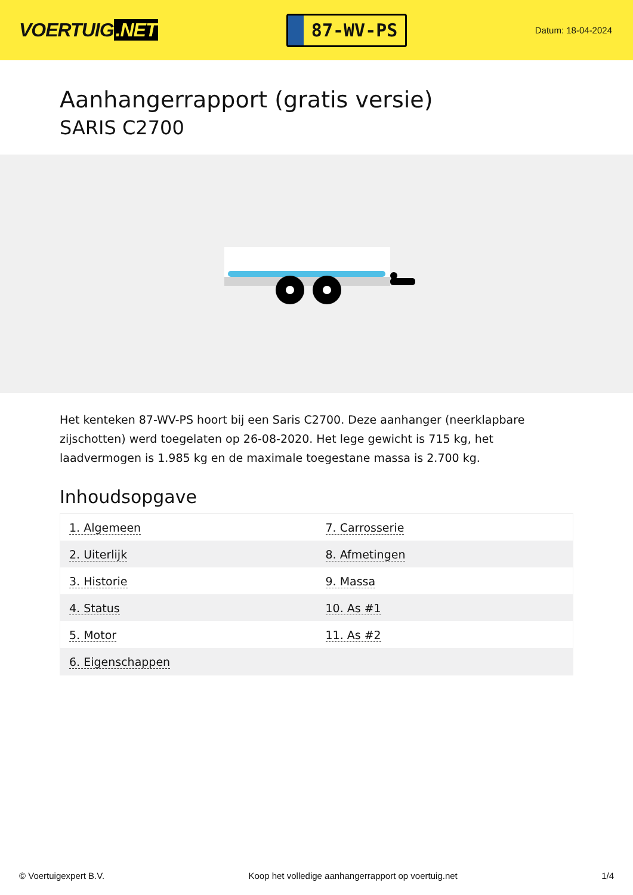VOERTUIG.NET
87-WV-PS
Datum: 18-04-2024
Aanhangerrapport (gratis versie)
SARIS C2700
Het kenteken 87-WV-PS hoort bij een Saris C2700. Deze aanhanger (neerklapbare zijschotten) werd toegelaten op 26-08-2020. Het lege gewicht is 715 kg, het laadvermogen is 1.985 kg en de maximale toegestane massa is 2.700 kg.
Inhoudsopgave
| 1. Algemeen | 7. Carrosserie |
| 2. Uiterlijk | 8. Afmetingen |
| 3. Historie | 9. Massa |
| 4. Status | 10. As #1 |
| 5. Motor | 11. As #2 |
| 6. Eigenschappen | |
© Voertuigexpert B.V. Koop het volledige aanhangerrapport op voertuig.net 1/4